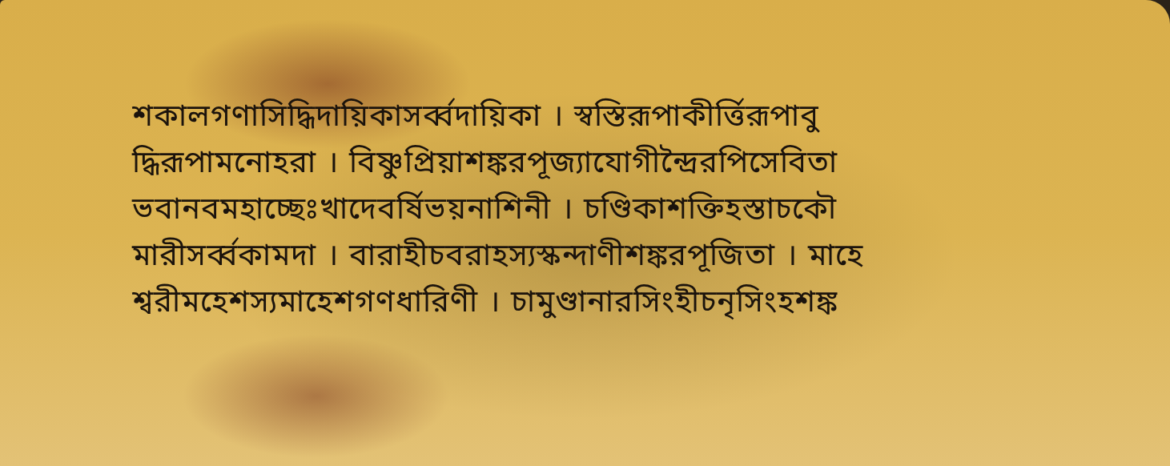শকালগণাসিদ্ধিদায়িকাসর্ব্বদায়িকা । স্বস্তিরূপাকীর্ত্তিরূপাবু
দ্ধিরূপামনোহরা । বিষ্ণুপ্রিয়াশঙ্করপূজ্যাযোগীন্দ্রৈরপিসেবিতা
ভবানবমহাচ্ছেঃখাদেবর্ষিভয়নাশিনী । চণ্ডিকাশক্তিহস্তাচকৌ
মারীসর্ব্বকামদা । বারাহীচবরাহস্যস্কন্দাণীশঙ্করপূজিতা । মাহে
শ্বরীমহেশস্যমাহেশগণধারিণী । চামুণ্ডানারসিংহীচনৃসিংহশঙ্ক